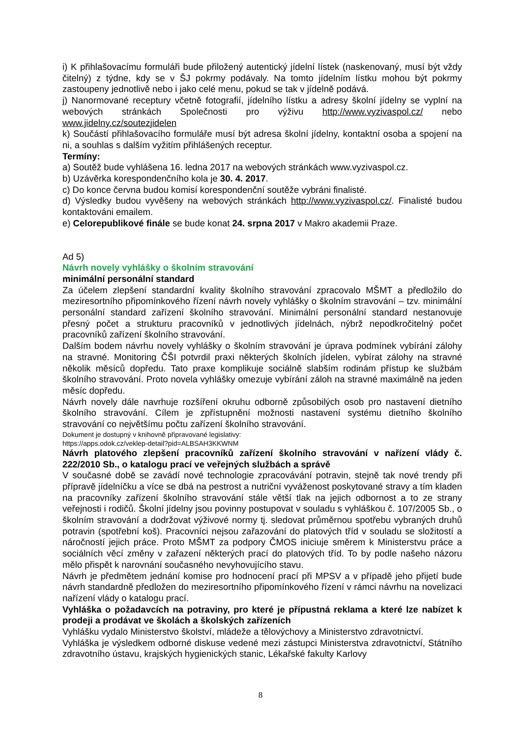i) K přihlašovacímu formuláři bude přiložený autentický jídelní lístek (naskenovaný, musí být vždy čitelný) z týdne, kdy se v ŠJ pokrmy podávaly. Na tomto jídelním lístku mohou být pokrmy zastoupeny jednotlivě nebo i jako celé menu, pokud se tak v jídelně podává.
j) Nanormované receptury včetně fotografií, jídelního lístku a adresy školní jídelny se vyplní na webových stránkách Společnosti pro výživu http://www.vyzivaspol.cz/ nebo www.jidelny.cz/soutezjidelen
k) Součástí přihlašovacího formuláře musí být adresa školní jídelny, kontaktní osoba a spojení na ni, a souhlas s dalším vyžitím přihlášených receptur.
Termíny:
a) Soutěž bude vyhlášena 16. ledna 2017 na webových stránkách www.vyzivaspol.cz.
b) Uzávěrka korespondenčního kola je 30. 4. 2017.
c) Do konce června budou komisí korespondenční soutěže vybráni finalisté.
d) Výsledky budou vyvěšeny na webových stránkách http://www.vyzivaspol.cz/. Finalisté budou kontaktováni emailem.
e) Celorepublikové finále se bude konat 24. srpna 2017 v Makro akademii Praze.
Ad 5)
Návrh novely vyhlášky o školním stravování
minimální personální standard
Za účelem zlepšení standardní kvality školního stravování zpracovalo MŠMT a předložilo do meziresortního připomínkového řízení návrh novely vyhlášky o školním stravování – tzv. minimální personální standard zařízení školního stravování. Minimální personální standard nestanovuje přesný počet a strukturu pracovníků v jednotlivých jídelnách, nýbrž nepodkročitelný počet pracovníků zařízení školního stravování.
Dalším bodem návrhu novely vyhlášky o školním stravování je úprava podmínek vybírání zálohy na stravné. Monitoring ČŠI potvrdil praxi některých školních jídelen, vybírat zálohy na stravné několik měsíců dopředu. Tato praxe komplikuje sociálně slabším rodinám přístup ke službám školního stravování. Proto novela vyhlášky omezuje vybírání záloh na stravné maximálně na jeden měsíc dopředu.
Návrh novely dále navrhuje rozšíření okruhu odborně způsobilých osob pro nastavení dietního školního stravování. Cílem je zpřístupnění možnosti nastavení systému dietního školního stravování co největšímu počtu zařízení školního stravování.
Dokument je dostupný v knihovně připravované legislativy:
https://apps.odok.cz/veklep-detail?pid=ALBSAH3KKWNM
Návrh platového zlepšení pracovníků zařízení školního stravování v nařízení vlády č. 222/2010 Sb., o katalogu prací ve veřejných službách a správě
V současné době se zavádí nové technologie zpracovávání potravin, stejně tak nové trendy při přípravě jídelníčku a více se dbá na pestrost a nutriční vyváženost poskytované stravy a tím kladen na pracovníky zařízení školního stravování stále větší tlak na jejich odbornost a to ze strany veřejnosti i rodičů. Školní jídelny jsou povinny postupovat v souladu s vyhláškou č. 107/2005 Sb., o školním stravování a dodržovat výživové normy tj. sledovat průměrnou spotřebu vybraných druhů potravin (spotřební koš). Pracovníci nejsou zařazování do platových tříd v souladu se složitostí a náročností jejich práce. Proto MŠMT za podpory ČMOS iniciuje směrem k Ministerstvu práce a sociálních věcí změny v zařazení některých prací do platových tříd. To by podle našeho názoru mělo přispět k narovnání současného nevyhovujícího stavu.
Návrh je předmětem jednání komise pro hodnocení prací při MPSV a v případě jeho přijetí bude návrh standardně předložen do meziresortního připomínkového řízení v rámci návrhu na novelizaci nařízení vlády o katalogu prací.
Vyhláška o požadavcích na potraviny, pro které je přípustná reklama a které lze nabízet k prodeji a prodávat ve školách a školských zařízeních
Vyhlášku vydalo Ministerstvo školství, mládeže a tělovýchovy a Ministerstvo zdravotnictví.
Vyhláška je výsledkem odborné diskuse vedené mezi zástupci Ministerstva zdravotnictví, Státního zdravotního ústavu, krajských hygienických stanic, Lékařské fakulty Karlovy
8